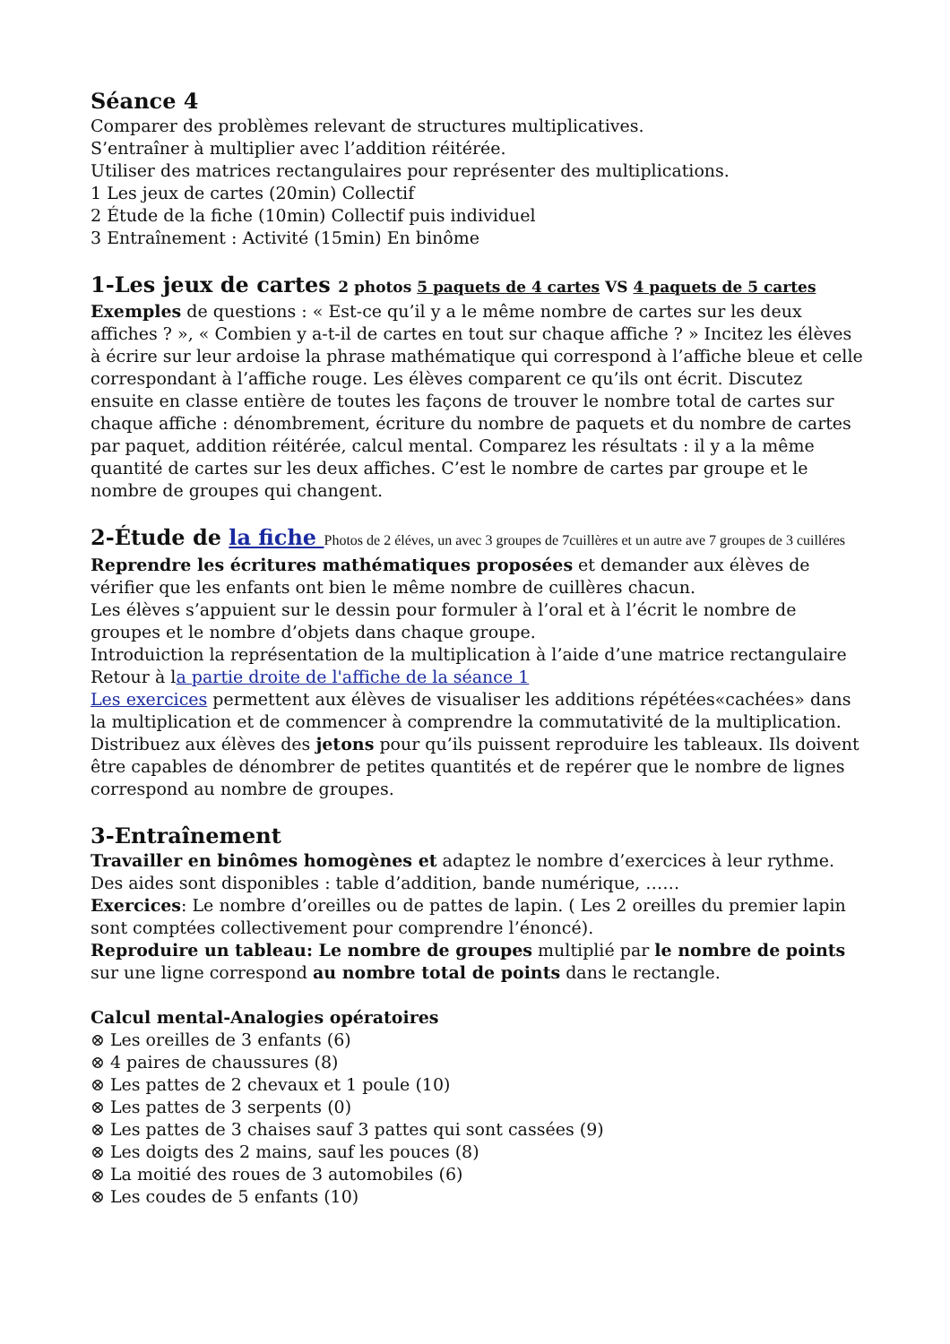Séance 4
Comparer des problèmes relevant de structures multiplicatives.
S’entraîner à multiplier avec l’addition réitérée.
Utiliser des matrices rectangulaires pour représenter des multiplications.
1 Les jeux de cartes (20min) Collectif
2 Étude de la fiche (10min) Collectif puis individuel
3 Entraînement : Activité (15min) En binôme
1-Les jeux de cartes 2 photos 5 paquets de 4 cartes VS 4 paquets de 5 cartes
Exemples de questions : « Est-ce qu’il y a le même nombre de cartes sur les deux affiches ? », « Combien y a-t-il de cartes en tout sur chaque affiche ? » Incitez les élèves à écrire sur leur ardoise la phrase mathématique qui correspond à l’affiche bleue et celle correspondant à l’affiche rouge. Les élèves comparent ce qu’ils ont écrit. Discutez ensuite en classe entière de toutes les façons de trouver le nombre total de cartes sur chaque affiche : dénombrement, écriture du nombre de paquets et du nombre de cartes par paquet, addition réitérée, calcul mental. Comparez les résultats : il y a la même quantité de cartes sur les deux affiches. C’est le nombre de cartes par groupe et le nombre de groupes qui changent.
2-Étude de la fiche Photos de 2 éléves, un avec 3 groupes de 7cuillères et un autre ave 7 groupes de 3 cuilléres
Reprendre les écritures mathématiques proposées et demander aux élèves de vérifier que les enfants ont bien le même nombre de cuillères chacun.
Les élèves s’appuient sur le dessin pour formuler à l’oral et à l’écrit le nombre de groupes et le nombre d’objets dans chaque groupe.
Introduiction la représentation de la multiplication à l’aide d’une matrice rectangulaire
Retour à la partie droite de l'affiche de la séance 1
Les exercices permettent aux élèves de visualiser les additions répétées«cachées» dans la multiplication et de commencer à comprendre la commutativité de la multiplication. Distribuez aux élèves des jetons pour qu’ils puissent reproduire les tableaux. Ils doivent être capables de dénombrer de petites quantités et de repérer que le nombre de lignes correspond au nombre de groupes.
3-Entraînement
Travailler en binômes homogènes et adaptez le nombre d’exercices à leur rythme.
Des aides sont disponibles : table d’addition, bande numérique, ……
Exercices: Le nombre d’oreilles ou de pattes de lapin. ( Les 2 oreilles du premier lapin sont comptées collectivement pour comprendre l’énoncé).
Reproduire un tableau: Le nombre de groupes multiplié par le nombre de points sur une ligne correspond au nombre total de points dans le rectangle.
Calcul mental-Analogies opératoires
⊗ Les oreilles de 3 enfants (6)
⊗ 4 paires de chaussures (8)
⊗ Les pattes de 2 chevaux et 1 poule (10)
⊗ Les pattes de 3 serpents (0)
⊗ Les pattes de 3 chaises sauf 3 pattes qui sont cassées (9)
⊗ Les doigts des 2 mains, sauf les pouces (8)
⊗ La moitié des roues de 3 automobiles (6)
⊗ Les coudes de 5 enfants (10)